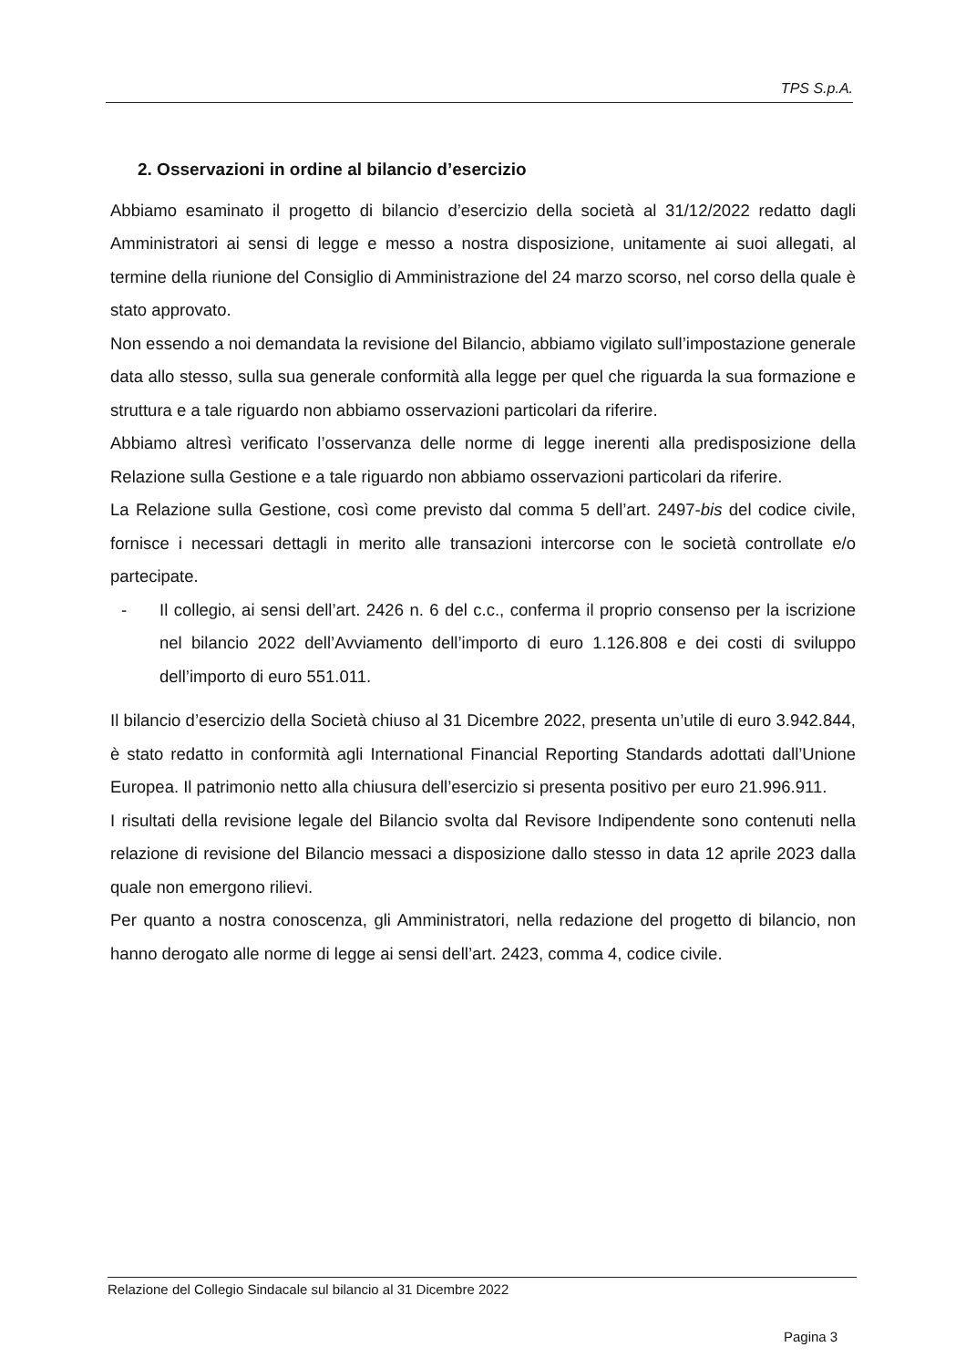TPS S.p.A.
2. Osservazioni in ordine al bilancio d’esercizio
Abbiamo esaminato il progetto di bilancio d’esercizio della società al 31/12/2022 redatto dagli Amministratori ai sensi di legge e messo a nostra disposizione, unitamente ai suoi allegati, al termine della riunione del Consiglio di Amministrazione del 24 marzo scorso, nel corso della quale è stato approvato.
Non essendo a noi demandata la revisione del Bilancio, abbiamo vigilato sull’impostazione generale data allo stesso, sulla sua generale conformità alla legge per quel che riguarda la sua formazione e struttura e a tale riguardo non abbiamo osservazioni particolari da riferire.
Abbiamo altresì verificato l’osservanza delle norme di legge inerenti alla predisposizione della Relazione sulla Gestione e a tale riguardo non abbiamo osservazioni particolari da riferire.
La Relazione sulla Gestione, così come previsto dal comma 5 dell’art. 2497-bis del codice civile, fornisce i necessari dettagli in merito alle transazioni intercorse con le società controllate e/o partecipate.
- Il collegio, ai sensi dell’art. 2426 n. 6 del c.c., conferma il proprio consenso per la iscrizione nel bilancio 2022 dell’Avviamento dell’importo di euro 1.126.808 e dei costi di sviluppo dell’importo di euro 551.011.
Il bilancio d’esercizio della Società chiuso al 31 Dicembre 2022, presenta un’utile di euro 3.942.844, è stato redatto in conformità agli International Financial Reporting Standards adottati dall’Unione Europea. Il patrimonio netto alla chiusura dell’esercizio si presenta positivo per euro 21.996.911.
I risultati della revisione legale del Bilancio svolta dal Revisore Indipendente sono contenuti nella relazione di revisione del Bilancio messaci a disposizione dallo stesso in data 12 aprile 2023 dalla quale non emergono rilievi.
Per quanto a nostra conoscenza, gli Amministratori, nella redazione del progetto di bilancio, non hanno derogato alle norme di legge ai sensi dell’art. 2423, comma 4, codice civile.
Relazione del Collegio Sindacale sul bilancio al 31 Dicembre 2022
Pagina 3